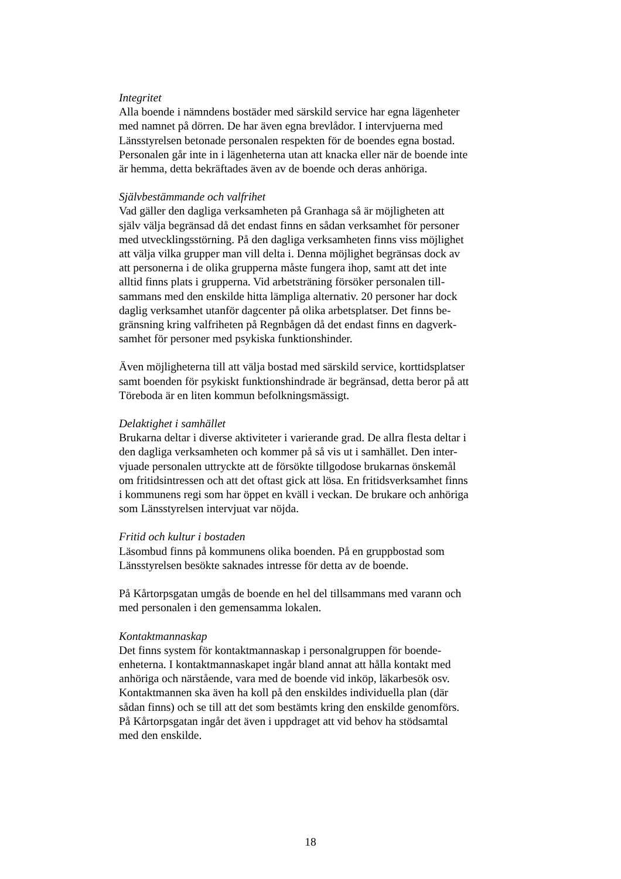Integritet
Alla boende i nämndens bostäder med särskild service har egna lägenheter
med namnet på dörren. De har även egna brevlådor. I intervjuerna med
Länsstyrelsen betonade personalen respekten för de boendes egna bostad.
Personalen går inte in i lägenheterna utan att knacka eller när de boende inte
är hemma, detta bekräftades även av de boende och deras anhöriga.
Självbestämmande och valfrihet
Vad gäller den dagliga verksamheten på Granhaga så är möjligheten att
själv välja begränsad då det endast finns en sådan verksamhet för personer
med utvecklingsstörning. På den dagliga verksamheten finns viss möjlighet
att välja vilka grupper man vill delta i. Denna möjlighet begränsas dock av
att personerna i de olika grupperna måste fungera ihop, samt att det inte
alltid finns plats i grupperna. Vid arbetsträning försöker personalen till-
sammans med den enskilde hitta lämpliga alternativ. 20 personer har dock
daglig verksamhet utanför dagcenter på olika arbetsplatser. Det finns be-
gränsning kring valfriheten på Regnbågen då det endast finns en dagverk-
samhet för personer med psykiska funktionshinder.
Även möjligheterna till att välja bostad med särskild service, korttidsplatser
samt boenden för psykiskt funktionshindrade är begränsad, detta beror på att
Töreboda är en liten kommun befolkningsmässigt.
Delaktighet i samhället
Brukarna deltar i diverse aktiviteter i varierande grad. De allra flesta deltar i
den dagliga verksamheten och kommer på så vis ut i samhället. Den inter-
vjuade personalen uttryckte att de försökte tillgodose brukarnas önskemål
om fritidsintressen och att det oftast gick att lösa. En fritidsverksamhet finns
i kommunens regi som har öppet en kväll i veckan. De brukare och anhöriga
som Länsstyrelsen intervjuat var nöjda.
Fritid och kultur i bostaden
Läsombud finns på kommunens olika boenden. På en gruppbostad som
Länsstyrelsen besökte saknades intresse för detta av de boende.
På Kårtorpsgatan umgås de boende en hel del tillsammans med varann och
med personalen i den gemensamma lokalen.
Kontaktmannaskap
Det finns system för kontaktmannaskap i personalgruppen för boende-
enheterna. I kontaktmannaskapet ingår bland annat att hålla kontakt med
anhöriga och närstående, vara med de boende vid inköp, läkarbesök osv.
Kontaktmannen ska även ha koll på den enskildes individuella plan (där
sådan finns) och se till att det som bestämts kring den enskilde genomförs.
På Kårtorpsgatan ingår det även i uppdraget att vid behov ha stödsamtal
med den enskilde.
18